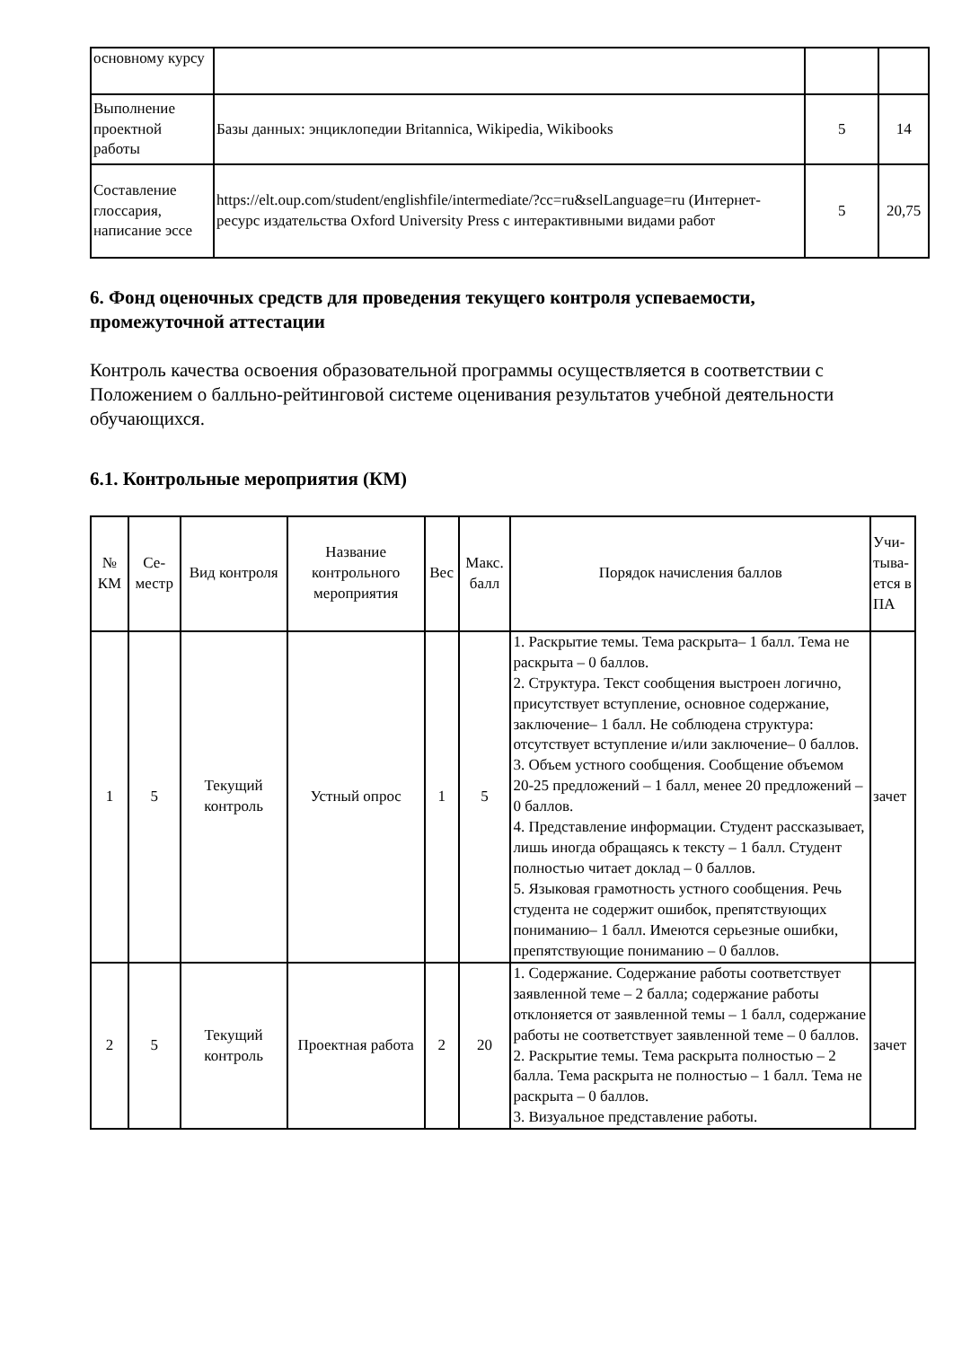| основному курсу | | | |
| Выполнение проектной работы | Базы данных: энциклопедии Britannica, Wikipedia, Wikibooks | 5 | 14 |
| Составление глоссария, написание эссе | https://elt.oup.com/student/englishfile/intermediate/?cc=ru&selLanguage=ru (Интернет-ресурс издательства Oxford University Press с интерактивными видами работ | 5 | 20,75 |
6. Фонд оценочных средств для проведения текущего контроля успеваемости, промежуточной аттестации
Контроль качества освоения образовательной программы осуществляется в соответствии с Положением о балльно-рейтинговой системе оценивания результатов учебной деятельности обучающихся.
6.1. Контрольные мероприятия (КМ)
| № КМ | Се-местр | Вид контроля | Название контрольного мероприятия | Вес | Макс. балл | Порядок начисления баллов | Учи-тыва-ется в ПА |
| --- | --- | --- | --- | --- | --- | --- | --- |
| 1 | 5 | Текущий контроль | Устный опрос | 1 | 5 | 1. Раскрытие темы. Тема раскрыта– 1 балл. Тема не раскрыта – 0 баллов. 2. Структура. Текст сообщения выстроен логично, присутствует вступление, основное содержание, заключение– 1 балл. Не соблюдена структура: отсутствует вступление и/или заключение– 0 баллов. 3. Объем устного сообщения. Сообщение объемом 20-25 предложений – 1 балл, менее 20 предложений – 0 баллов. 4. Представление информации. Студент рассказывает, лишь иногда обращаясь к тексту – 1 балл. Студент полностью читает доклад – 0 баллов. 5. Языковая грамотность устного сообщения. Речь студента не содержит ошибок, препятствующих пониманию– 1 балл. Имеются серьезные ошибки, препятствующие пониманию – 0 баллов. | зачет |
| 2 | 5 | Текущий контроль | Проектная работа | 2 | 20 | 1. Содержание. Содержание работы соответствует заявленной теме – 2 балла; содержание работы отклоняется от заявленной темы – 1 балл, содержание работы не соответствует заявленной теме – 0 баллов. 2. Раскрытие темы. Тема раскрыта полностью – 2 балла. Тема раскрыта не полностью – 1 балл. Тема не раскрыта – 0 баллов. 3. Визуальное представление работы. | зачет |